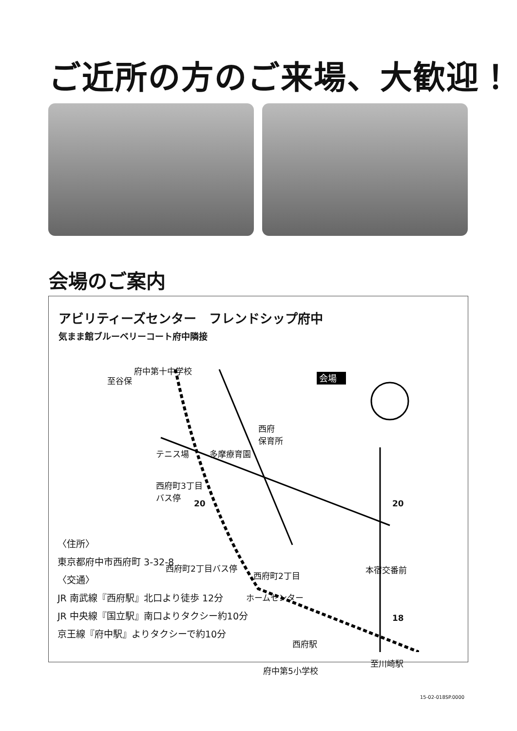ご近所の方のご来場、大歓迎！
会場のご案内
アビリティーズセンター　フレンドシップ府中
気まま館ブルーベリーコート府中隣接
会場
府中第十中学校
至谷保
西府
保育所
テニス場 多摩療育園
西府町3丁目
バス停
西府町2丁目バス停
西府町2丁目
本宿交番前
ホームセンター
西府駅
至川崎駅
府中第5小学校
20 20
18
〈住所〉
東京都府中市西府町 3-32-8
〈交通〉
JR 南武線『西府駅』北口より徒歩 12分
JR 中央線『国立駅』南口よりタクシー約10分
京王線『府中駅』よりタクシーで約10分
15-02-018SP.0000